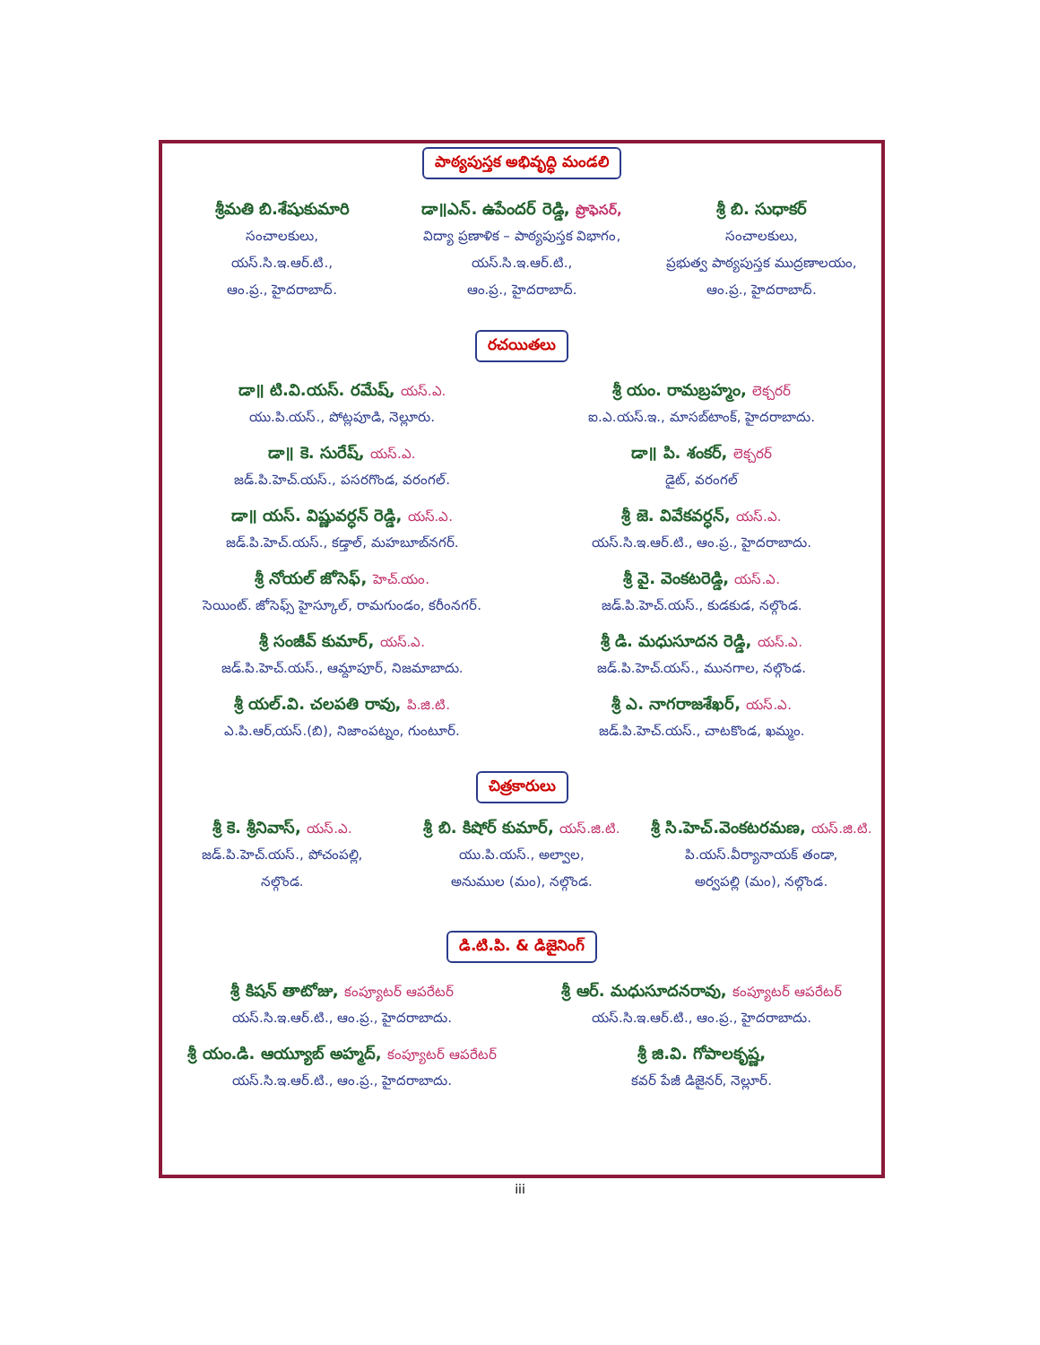పాఠ్యపుస్తక అభివృద్ధి మండలి
శ్రీమతి బి.శేషుకుమారి
సంచాలకులు,
యస్.సి.ఇ.ఆర్.టి.,
ఆం.ప్ర., హైదరాబాద్.
డా॥ఎన్. ఉపేందర్ రెడ్డి, ప్రొఫెసర్,
విద్యా ప్రణాళిక – పాఠ్యపుస్తక విభాగం,
యస్.సి.ఇ.ఆర్.టి.,
ఆం.ప్ర., హైదరాబాద్.
శ్రీ బి. సుధాకర్
సంచాలకులు,
ప్రభుత్వ పాఠ్యపుస్తక ముద్రణాలయం,
ఆం.ప్ర., హైదరాబాద్.
రచయితలు
డా॥ టి.వి.యస్. రమేష్, యస్.ఎ.
యు.పి.యస్., పోట్లపూడి, నెల్లూరు.
శ్రీ యం. రామబ్రహ్మం, లెక్చరర్
ఐ.ఎ.యస్.ఇ., మాసబ్‌టాంక్, హైదరాబాదు.
డా॥ కె. సురేష్, యస్.ఎ.
జడ్.పి.హెచ్.యస్., పసరగొండ, వరంగల్.
డా॥ పి. శంకర్, లెక్చరర్
డైట్, వరంగల్
డా॥ యస్. విష్ణువర్ధన్ రెడ్డి, యస్.ఎ.
జడ్.పి.హెచ్.యస్., కడ్తాల్, మహబూబ్‌నగర్.
శ్రీ జె. వివేకవర్ధన్, యస్.ఎ.
యస్.సి.ఇ.ఆర్.టి., ఆం.ప్ర., హైదరాబాదు.
శ్రీ నోయల్ జోసెఫ్, హెచ్.యం.
సెయింట్. జోసెఫ్స్ హైస్కూల్, రామగుండం, కరీంనగర్.
శ్రీ వై. వెంకటరెడ్డి, యస్.ఎ.
జడ్.పి.హెచ్.యస్., కుడకుడ, నల్గొండ.
శ్రీ సంజీవ్ కుమార్, యస్.ఎ.
జడ్.పి.హెచ్.యస్., ఆమ్దాపూర్, నిజమాబాదు.
శ్రీ డి. మధుసూదన రెడ్డి, యస్.ఎ.
జడ్.పి.హెచ్.యస్., మునగాల, నల్గొండ.
శ్రీ యల్.వి. చలపతి రావు, పి.జి.టి.
ఎ.పి.ఆర్,యస్.(బి), నిజాంపట్నం, గుంటూర్.
శ్రీ ఎ. నాగరాజశేఖర్, యస్.ఎ.
జడ్.పి.హెచ్.యస్., చాటకొండ, ఖమ్మం.
చిత్రకారులు
శ్రీ కె. శ్రీనివాస్, యస్.ఎ.
జడ్.పి.హెచ్.యస్., పోచంపల్లి,
నల్గొండ.
శ్రీ బి. కిషోర్ కుమార్, యస్.జి.టి.
యు.పి.యస్., అల్వాల,
అనుముల (మం), నల్గొండ.
శ్రీ సి.హెచ్.వెంకటరమణ, యస్.జి.టి.
పి.యస్.వీర్యానాయక్ తండా,
అర్వపల్లి (మం), నల్గొండ.
డి.టి.పి. & డిజైనింగ్
శ్రీ కిషన్ తాటోజు, కంప్యూటర్ ఆపరేటర్
యస్.సి.ఇ.ఆర్.టి., ఆం.ప్ర., హైదరాబాదు.
శ్రీ ఆర్. మధుసూదనరావు, కంప్యూటర్ ఆపరేటర్
యస్.సి.ఇ.ఆర్.టి., ఆం.ప్ర., హైదరాబాదు.
శ్రీ యం.డి. ఆయ్యూబ్ అహ్మద్, కంప్యూటర్ ఆపరేటర్
యస్.సి.ఇ.ఆర్.టి., ఆం.ప్ర., హైదరాబాదు.
శ్రీ జి.వి. గోపాలకృష్ణ,
కవర్ పేజీ డిజైనర్, నెల్లూర్.
iii